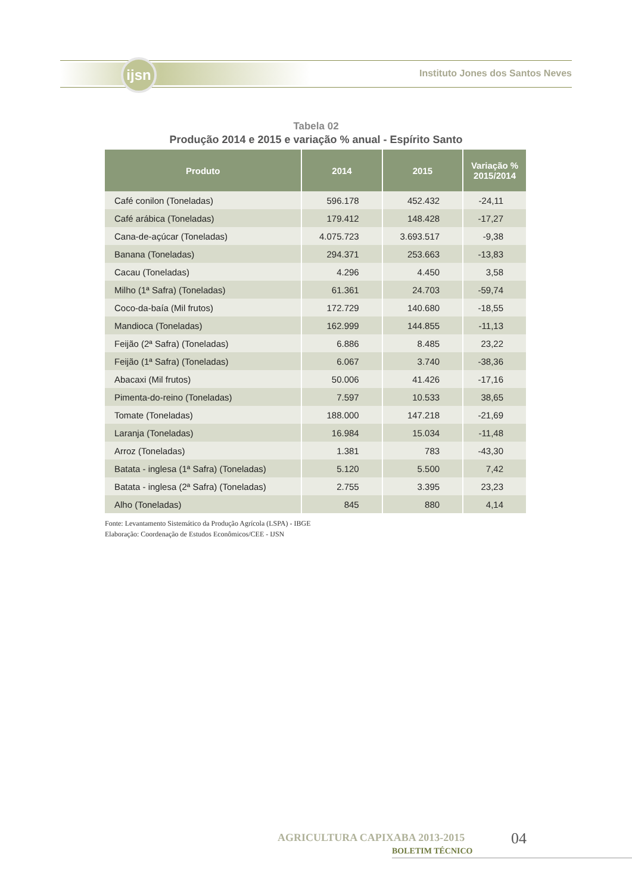ijsn
Instituto Jones dos Santos Neves
Tabela 02
Produção 2014 e 2015 e variação % anual - Espírito Santo
| Produto | 2014 | 2015 | Variação % 2015/2014 |
| --- | --- | --- | --- |
| Café conilon (Toneladas) | 596.178 | 452.432 | -24,11 |
| Café arábica (Toneladas) | 179.412 | 148.428 | -17,27 |
| Cana-de-açúcar (Toneladas) | 4.075.723 | 3.693.517 | -9,38 |
| Banana (Toneladas) | 294.371 | 253.663 | -13,83 |
| Cacau (Toneladas) | 4.296 | 4.450 | 3,58 |
| Milho (1ª Safra) (Toneladas) | 61.361 | 24.703 | -59,74 |
| Coco-da-baía (Mil frutos) | 172.729 | 140.680 | -18,55 |
| Mandioca (Toneladas) | 162.999 | 144.855 | -11,13 |
| Feijão (2ª Safra) (Toneladas) | 6.886 | 8.485 | 23,22 |
| Feijão (1ª Safra) (Toneladas) | 6.067 | 3.740 | -38,36 |
| Abacaxi (Mil frutos) | 50.006 | 41.426 | -17,16 |
| Pimenta-do-reino (Toneladas) | 7.597 | 10.533 | 38,65 |
| Tomate (Toneladas) | 188.000 | 147.218 | -21,69 |
| Laranja (Toneladas) | 16.984 | 15.034 | -11,48 |
| Arroz (Toneladas) | 1.381 | 783 | -43,30 |
| Batata - inglesa (1ª Safra) (Toneladas) | 5.120 | 5.500 | 7,42 |
| Batata - inglesa (2ª Safra) (Toneladas) | 2.755 | 3.395 | 23,23 |
| Alho (Toneladas) | 845 | 880 | 4,14 |
Fonte: Levantamento Sistemático da Produção Agrícola (LSPA) - IBGE
Elaboração: Coordenação de Estudos Econômicos/CEE - IJSN
AGRICULTURA CAPIXABA 2013-2015
BOLETIM TÉCNICO
04